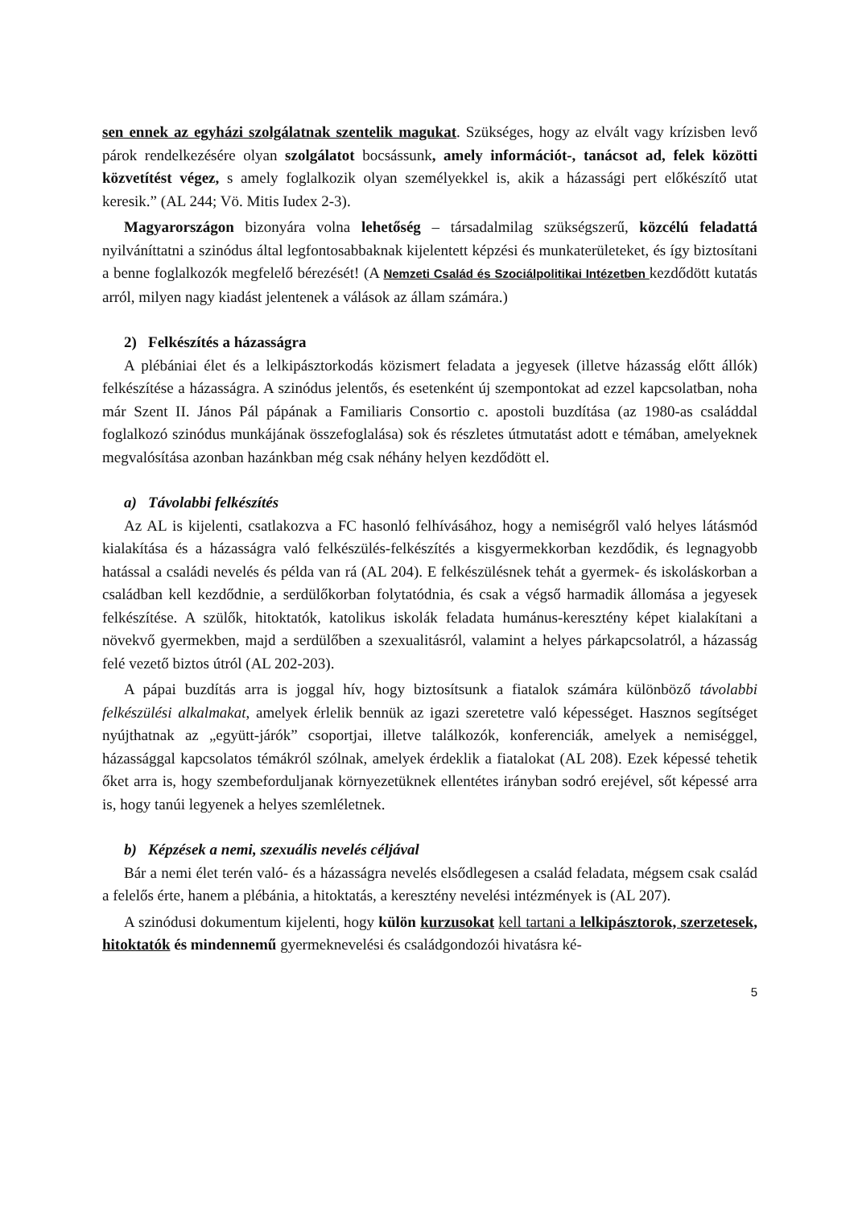sen ennek az egyházi szolgálatnak szentelik magukat. Szükséges, hogy az elvált vagy krízisben levő párok rendelkezésére olyan szolgálatot bocsássunk, amely információt-, tanácsot ad, felek közötti közvetítést végez, s amely foglalkozik olyan személyekkel is, akik a házassági pert előkészítő utat keresik.” (AL 244; Vö. Mitis Iudex 2-3).
Magyarországon bizonyára volna lehetőség – társadalmilag szükségszerű, közcélú feladattá nyilváníttatni a szinódus által legfontosabbaknak kijelentett képzési és munkaterületeket, és így biztosítani a benne foglalkozók megfelelő bérezését! (A Nemzeti Család és Szociálpolitikai Intézetben kezdődött kutatás arról, milyen nagy kiadást jelentenek a válások az állam számára.)
2) Felkészítés a házasságra
A plébániai élet és a lelkipásztorkodás közismert feladata a jegyesek (illetve házasság előtt állók) felkészítése a házasságra. A szinódus jelentős, és esetenként új szempontokat ad ezzel kapcsolatban, noha már Szent II. János Pál pápának a Familiaris Consortio c. apostoli buzdítása (az 1980-as családdal foglalkozó szinódus munkájának összefoglalása) sok és részletes útmutatást adott e témában, amelyeknek megvalósítása azonban hazánkban még csak néhány helyen kezdődött el.
a) Távolabbi felkészítés
Az AL is kijelenti, csatlakozva a FC hasonló felhívásához, hogy a nemiségről való helyes látásmód kialakítása és a házasságra való felkészülés-felkészítés a kisgyermekkorban kezdődik, és legnagyobb hatással a családi nevelés és példa van rá (AL 204). E felkészülésnek tehát a gyermek- és iskoláskorban a családban kell kezdődnie, a serdülőkorban folytatódnia, és csak a végső harmadik állomása a jegyesek felkészítése. A szülők, hitoktatók, katolikus iskolák feladata humánus-keresztény képet kialakítani a növekvő gyermekben, majd a serdülőben a szexualitásról, valamint a helyes párkapcsolatról, a házasság felé vezető biztos útról (AL 202-203).
A pápai buzdítás arra is joggal hív, hogy biztosítsunk a fiatalok számára különböző távolabbi felkészülési alkalmakat, amelyek érlelik bennük az igazi szeretetre való képességet. Hasznos segítséget nyújthatnak az „együtt-járók” csoportjai, illetve találkozók, konferenciák, amelyek a nemiséggel, házassággal kapcsolatos témákról szólnak, amelyek érdeklik a fiatalokat (AL 208). Ezek képessé tehetik őket arra is, hogy szembeforduljanak környezetüknek ellentétes irányban sodró erejével, sőt képessé arra is, hogy tanúi legyenek a helyes szemléletnek.
b) Képzések a nemi, szexuális nevelés céljával
Bár a nemi élet terén való- és a házasságra nevelés elsődlegesen a család feladata, mégsem csak család a felelős érte, hanem a plébánia, a hitoktatás, a keresztény nevelési intézmények is (AL 207).
A szinódusi dokumentum kijelenti, hogy külön kurzusokat kell tartani a lelkipásztorok, szerzetesek, hitoktatók és mindennemű gyermeknevelési és családgondozói hivatásra ké-
5